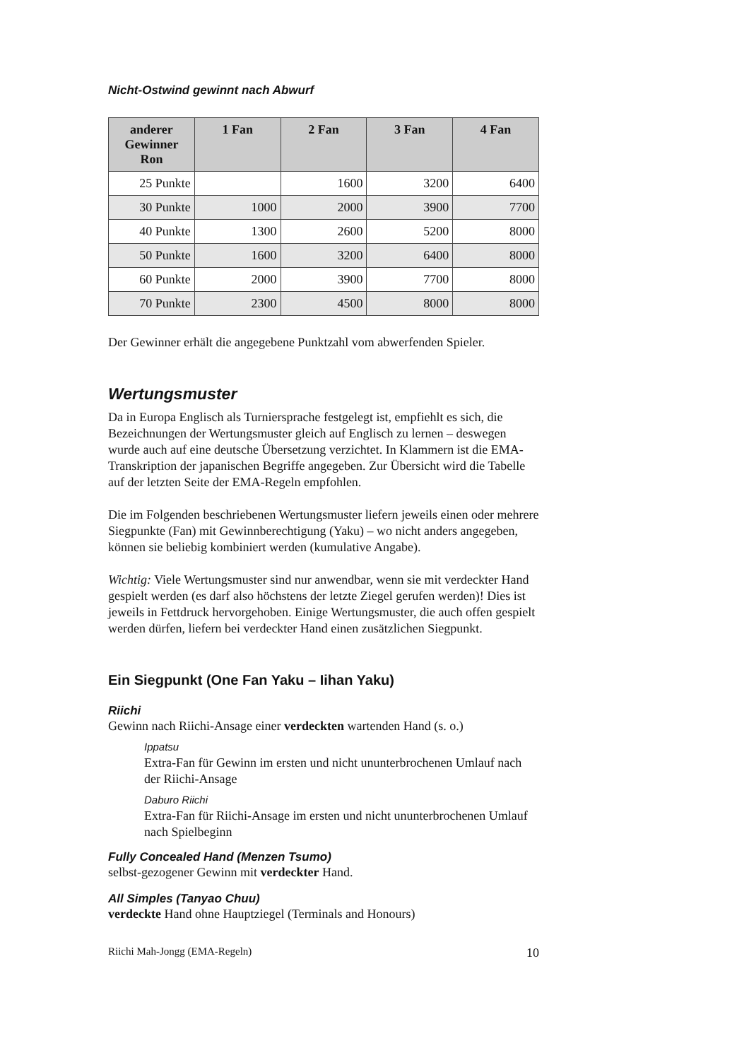Nicht-Ostwind gewinnt nach Abwurf
| anderer Gewinner Ron | 1 Fan | 2 Fan | 3 Fan | 4 Fan |
| --- | --- | --- | --- | --- |
| 25 Punkte | | 1600 | 3200 | 6400 |
| 30 Punkte | 1000 | 2000 | 3900 | 7700 |
| 40 Punkte | 1300 | 2600 | 5200 | 8000 |
| 50 Punkte | 1600 | 3200 | 6400 | 8000 |
| 60 Punkte | 2000 | 3900 | 7700 | 8000 |
| 70 Punkte | 2300 | 4500 | 8000 | 8000 |
Der Gewinner erhält die angegebene Punktzahl vom abwerfenden Spieler.
Wertungsmuster
Da in Europa Englisch als Turniersprache festgelegt ist, empfiehlt es sich, die Bezeichnungen der Wertungsmuster gleich auf Englisch zu lernen – deswegen wurde auch auf eine deutsche Übersetzung verzichtet. In Klammern ist die EMA-Transkription der japanischen Begriffe angegeben. Zur Übersicht wird die Tabelle auf der letzten Seite der EMA-Regeln empfohlen.
Die im Folgenden beschriebenen Wertungsmuster liefern jeweils einen oder mehrere Siegpunkte (Fan) mit Gewinnberechtigung (Yaku) – wo nicht anders angegeben, können sie beliebig kombiniert werden (kumulative Angabe).
Wichtig: Viele Wertungsmuster sind nur anwendbar, wenn sie mit verdeckter Hand gespielt werden (es darf also höchstens der letzte Ziegel gerufen werden)! Dies ist jeweils in Fettdruck hervorgehoben. Einige Wertungsmuster, die auch offen gespielt werden dürfen, liefern bei verdeckter Hand einen zusätzlichen Siegpunkt.
Ein Siegpunkt (One Fan Yaku – Iihan Yaku)
Riichi
Gewinn nach Riichi-Ansage einer verdeckten wartenden Hand (s. o.)
Ippatsu
Extra-Fan für Gewinn im ersten und nicht ununterbrochenen Umlauf nach der Riichi-Ansage
Daburo Riichi
Extra-Fan für Riichi-Ansage im ersten und nicht ununterbrochenen Umlauf nach Spielbeginn
Fully Concealed Hand (Menzen Tsumo)
selbst-gezogener Gewinn mit verdeckter Hand.
All Simples (Tanyao Chuu)
verdeckte Hand ohne Hauptziegel (Terminals and Honours)
Riichi Mah-Jongg (EMA-Regeln) 10